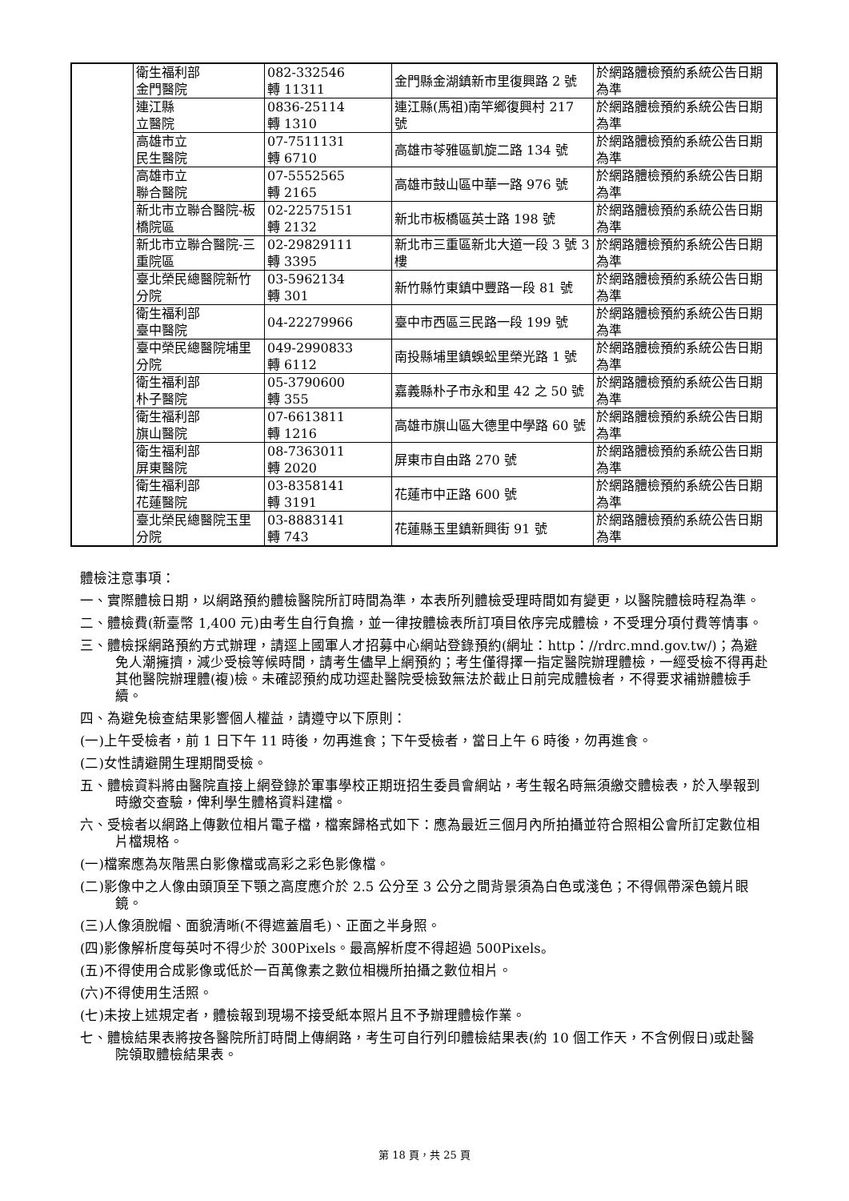| | 衛生福利部 金門醫院 | 082-332546 轉 11311 | 金門縣金湖鎮新市里復興路 2 號 | 於網路體檢預約系統公告日期為準 |
| | 連江縣 立醫院 | 0836-25114 轉 1310 | 連江縣(馬祖)南竿鄉復興村 217 號 | 於網路體檢預約系統公告日期為準 |
| | 高雄市立 民生醫院 | 07-7511131 轉 6710 | 高雄市苓雅區凱旋二路 134 號 | 於網路體檢預約系統公告日期為準 |
| | 高雄市立 聯合醫院 | 07-5552565 轉 2165 | 高雄市鼓山區中華一路 976 號 | 於網路體檢預約系統公告日期為準 |
| | 新北市立聯合醫院-板橋院區 | 02-22575151 轉 2132 | 新北市板橋區英士路 198 號 | 於網路體檢預約系統公告日期為準 |
| | 新北市立聯合醫院-三重院區 | 02-29829111 轉 3395 | 新北市三重區新北大道一段 3 號 3 樓 | 於網路體檢預約系統公告日期為準 |
| | 臺北榮民總醫院新竹分院 | 03-5962134 轉 301 | 新竹縣竹東鎮中豐路一段 81 號 | 於網路體檢預約系統公告日期為準 |
| | 衛生福利部 臺中醫院 | 04-22279966 | 臺中市西區三民路一段 199 號 | 於網路體檢預約系統公告日期為準 |
| | 臺中榮民總醫院埔里分院 | 049-2990833 轉 6112 | 南投縣埔里鎮蜈蚣里榮光路 1 號 | 於網路體檢預約系統公告日期為準 |
| | 衛生福利部 朴子醫院 | 05-3790600 轉 355 | 嘉義縣朴子市永和里 42 之 50 號 | 於網路體檢預約系統公告日期為準 |
| | 衛生福利部 旗山醫院 | 07-6613811 轉 1216 | 高雄市旗山區大德里中學路 60 號 | 於網路體檢預約系統公告日期為準 |
| | 衛生福利部 屏東醫院 | 08-7363011 轉 2020 | 屏東市自由路 270 號 | 於網路體檢預約系統公告日期為準 |
| | 衛生福利部 花蓮醫院 | 03-8358141 轉 3191 | 花蓮市中正路 600 號 | 於網路體檢預約系統公告日期為準 |
| | 臺北榮民總醫院玉里分院 | 03-8883141 轉 743 | 花蓮縣玉里鎮新興街 91 號 | 於網路體檢預約系統公告日期為準 |
體檢注意事項：
一、實際體檢日期，以網路預約體檢醫院所訂時間為準，本表所列體檢受理時間如有變更，以醫院體檢時程為準。
二、體檢費(新臺幣 1,400 元)由考生自行負擔，並一律按體檢表所訂項目依序完成體檢，不受理分項付費等情事。
三、體檢採網路預約方式辦理，請逕上國軍人才招募中心網站登錄預約(網址：http：//rdrc.mnd.gov.tw/)；為避免人潮擁擠，減少受檢等候時間，請考生儘早上網預約；考生僅得擇一指定醫院辦理體檢，一經受檢不得再赴其他醫院辦理體(複)檢。未確認預約成功逕赴醫院受檢致無法於截止日前完成體檢者，不得要求補辦體檢手續。
四、為避免檢查結果影響個人權益，請遵守以下原則：
(一)上午受檢者，前 1 日下午 11 時後，勿再進食；下午受檢者，當日上午 6 時後，勿再進食。
(二)女性請避開生理期間受檢。
五、體檢資料將由醫院直接上網登錄於軍事學校正期班招生委員會網站，考生報名時無須繳交體檢表，於入學報到時繳交查驗，俾利學生體格資料建檔。
六、受檢者以網路上傳數位相片電子檔，檔案歸格式如下：應為最近三個月內所拍攝並符合照相公會所訂定數位相片檔規格。
(一)檔案應為灰階黑白影像檔或高彩之彩色影像檔。
(二)影像中之人像由頭頂至下顎之高度應介於 2.5 公分至 3 公分之間背景須為白色或淺色；不得佩帶深色鏡片眼鏡。
(三)人像須脫帽、面貌清晰(不得遮蓋眉毛)、正面之半身照。
(四)影像解析度每英吋不得少於 300Pixels。最高解析度不得超過 500Pixels。
(五)不得使用合成影像或低於一百萬像素之數位相機所拍攝之數位相片。
(六)不得使用生活照。
(七)未按上述規定者，體檢報到現場不接受紙本照片且不予辦理體檢作業。
七、體檢結果表將按各醫院所訂時間上傳網路，考生可自行列印體檢結果表(約 10 個工作天，不含例假日)或赴醫院領取體檢結果表。
第 18 頁，共 25 頁